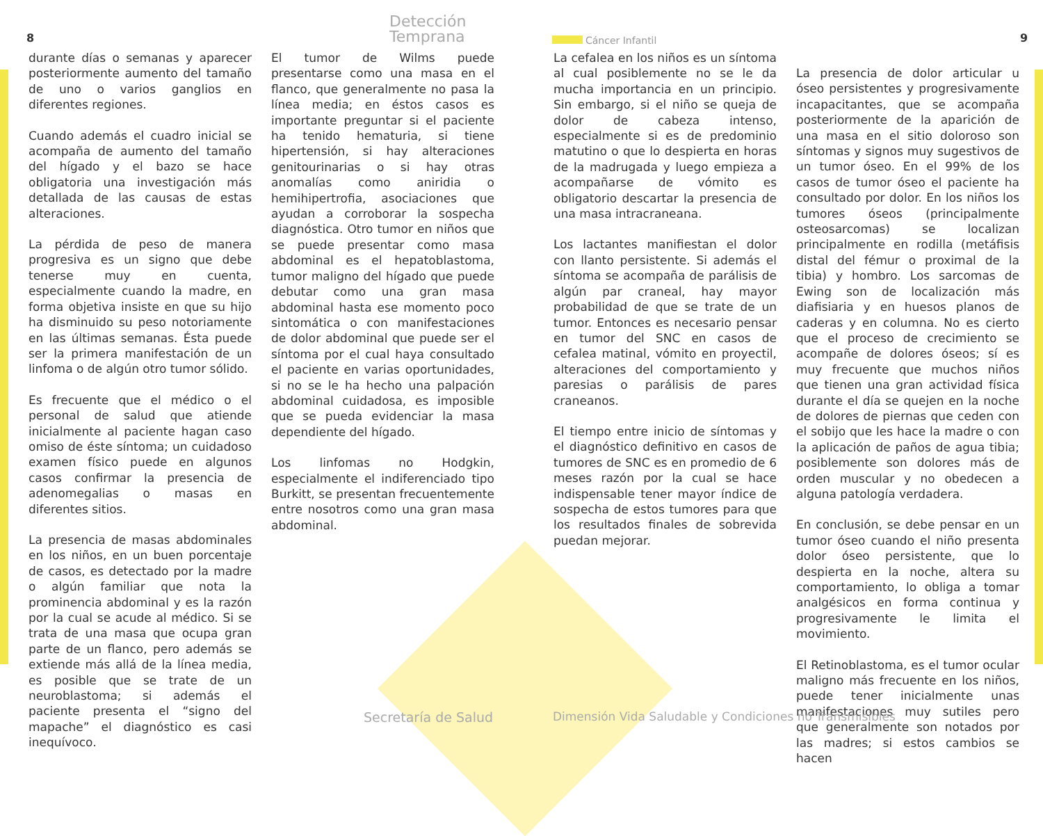8 9
Detección
Temprana
Cáncer Infantil
durante días o semanas y aparecer posteriormente aumento del tamaño de uno o varios ganglios en diferentes regiones.
Cuando además el cuadro inicial se acompaña de aumento del tamaño del hígado y el bazo se hace obligatoria una investigación más detallada de las causas de estas alteraciones.
La pérdida de peso de manera progresiva es un signo que debe tenerse muy en cuenta, especialmente cuando la madre, en forma objetiva insiste en que su hijo ha disminuido su peso notoriamente en las últimas semanas. Ésta puede ser la primera manifestación de un linfoma o de algún otro tumor sólido.
Es frecuente que el médico o el personal de salud que atiende inicialmente al paciente hagan caso omiso de éste síntoma; un cuidadoso examen físico puede en algunos casos confirmar la presencia de adenomegalias o masas en diferentes sitios.
La presencia de masas abdominales en los niños, en un buen porcentaje de casos, es detectado por la madre o algún familiar que nota la prominencia abdominal y es la razón por la cual se acude al médico. Si se trata de una masa que ocupa gran parte de un flanco, pero además se extiende más allá de la línea media, es posible que se trate de un neuroblastoma; si además el paciente presenta el “signo del mapache” el diagnóstico es casi inequívoco.
El tumor de Wilms puede presentarse como una masa en el flanco, que generalmente no pasa la línea media; en éstos casos es importante preguntar si el paciente ha tenido hematuria, si tiene hipertensión, si hay alteraciones genitourinarias o si hay otras anomalías como aniridia o hemihipertrofia, asociaciones que ayudan a corroborar la sospecha diagnóstica. Otro tumor en niños que se puede presentar como masa abdominal es el hepatoblastoma, tumor maligno del hígado que puede debutar como una gran masa abdominal hasta ese momento poco sintomática o con manifestaciones de dolor abdominal que puede ser el síntoma por el cual haya consultado el paciente en varias oportunidades, si no se le ha hecho una palpación abdominal cuidadosa, es imposible que se pueda evidenciar la masa dependiente del hígado.
Los linfomas no Hodgkin, especialmente el indiferenciado tipo Burkitt, se presentan frecuentemente entre nosotros como una gran masa abdominal.
La cefalea en los niños es un síntoma al cual posiblemente no se le da mucha importancia en un principio. Sin embargo, si el niño se queja de dolor de cabeza intenso, especialmente si es de predominio matutino o que lo despierta en horas de la madrugada y luego empieza a acompañarse de vómito es obligatorio descartar la presencia de una masa intracraneana.
Los lactantes manifiestan el dolor con llanto persistente. Si además el síntoma se acompaña de parálisis de algún par craneal, hay mayor probabilidad de que se trate de un tumor. Entonces es necesario pensar en tumor del SNC en casos de cefalea matinal, vómito en proyectil, alteraciones del comportamiento y paresias o parálisis de pares craneanos.
El tiempo entre inicio de síntomas y el diagnóstico definitivo en casos de tumores de SNC es en promedio de 6 meses razón por la cual se hace indispensable tener mayor índice de sospecha de estos tumores para que los resultados finales de sobrevida puedan mejorar.
La presencia de dolor articular u óseo persistentes y progresivamente incapacitantes, que se acompaña posteriormente de la aparición de una masa en el sitio doloroso son síntomas y signos muy sugestivos de un tumor óseo. En el 99% de los casos de tumor óseo el paciente ha consultado por dolor. En los niños los tumores óseos (principalmente osteosarcomas) se localizan principalmente en rodilla (metáfisis distal del fémur o proximal de la tibia) y hombro. Los sarcomas de Ewing son de localización más diafisiaria y en huesos planos de caderas y en columna. No es cierto que el proceso de crecimiento se acompañe de dolores óseos; sí es muy frecuente que muchos niños que tienen una gran actividad física durante el día se quejen en la noche de dolores de piernas que ceden con el sobijo que les hace la madre o con la aplicación de paños de agua tibia; posiblemente son dolores más de orden muscular y no obedecen a alguna patología verdadera.
En conclusión, se debe pensar en un tumor óseo cuando el niño presenta dolor óseo persistente, que lo despierta en la noche, altera su comportamiento, lo obliga a tomar analgésicos en forma continua y progresivamente le limita el movimiento.
El Retinoblastoma, es el tumor ocular maligno más frecuente en los niños, puede tener inicialmente unas manifestaciones muy sutiles pero que generalmente son notados por las madres; si estos cambios se hacen
Secretaría de Salud
Dimensión Vida Saludable y Condiciones no Transmisibles